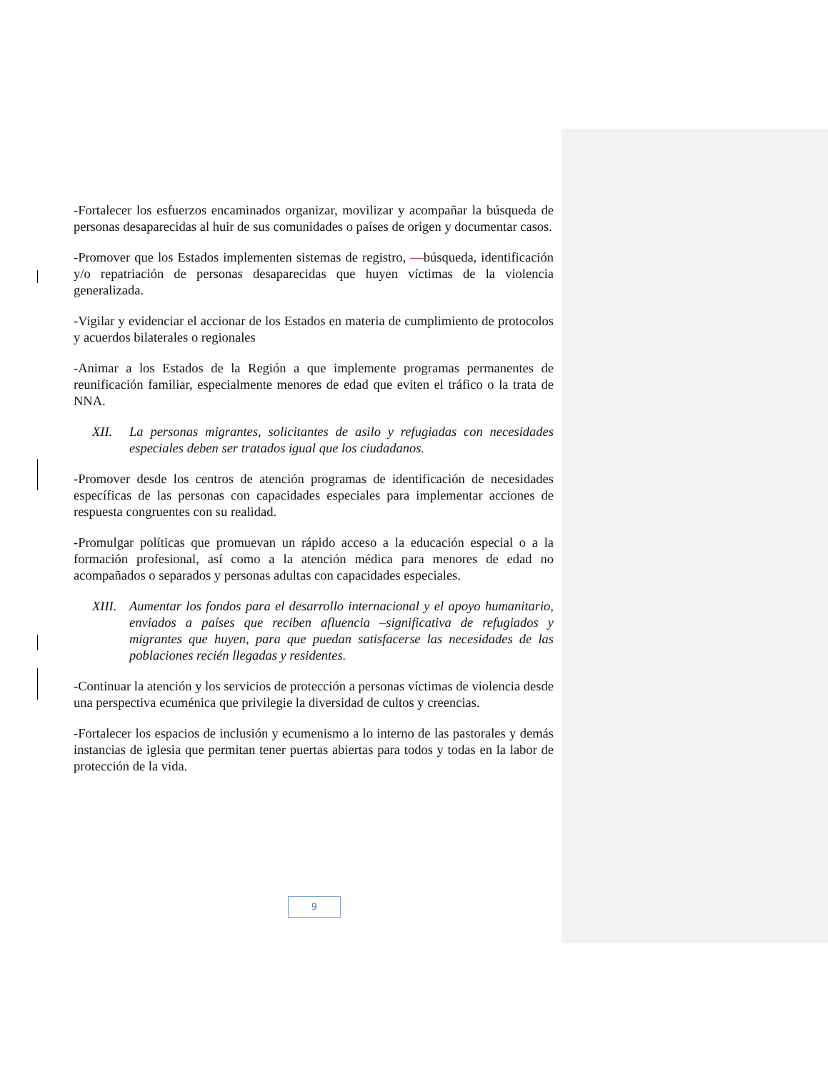-Fortalecer los esfuerzos encaminados organizar, movilizar y acompañar la búsqueda de personas desaparecidas al huir de sus comunidades o países de origen y documentar casos.
-Promover que los Estados implementen sistemas de registro, —búsqueda, identificación y/o repatriación de personas desaparecidas que huyen víctimas de la violencia generalizada.
-Vigilar y evidenciar el accionar de los Estados en materia de cumplimiento de protocolos y acuerdos bilaterales o regionales
-Animar a los Estados de la Región a que implemente programas permanentes de reunificación familiar, especialmente menores de edad que eviten el tráfico o la trata de NNA.
XII. La personas migrantes, solicitantes de asilo y refugiadas con necesidades especiales deben ser tratados igual que los ciudadanos.
-Promover desde los centros de atención programas de identificación de necesidades específicas de las personas con capacidades especiales para implementar acciones de respuesta congruentes con su realidad.
-Promulgar políticas que promuevan un rápido acceso a la educación especial o a la formación profesional, así como a la atención médica para menores de edad no acompañados o separados y personas adultas con capacidades especiales.
XIII. Aumentar los fondos para el desarrollo internacional y el apoyo humanitario, enviados a países que reciben afluencia –significativa de refugiados y migrantes que huyen, para que puedan satisfacerse las necesidades de las poblaciones recién llegadas y residentes.
-Continuar la atención y los servicios de protección a personas víctimas de violencia desde una perspectiva ecuménica que privilegie la diversidad de cultos y creencias.
-Fortalecer los espacios de inclusión y ecumenismo a lo interno de las pastorales y demás instancias de iglesia que permitan tener puertas abiertas para todos y todas en la labor de protección de la vida.
9